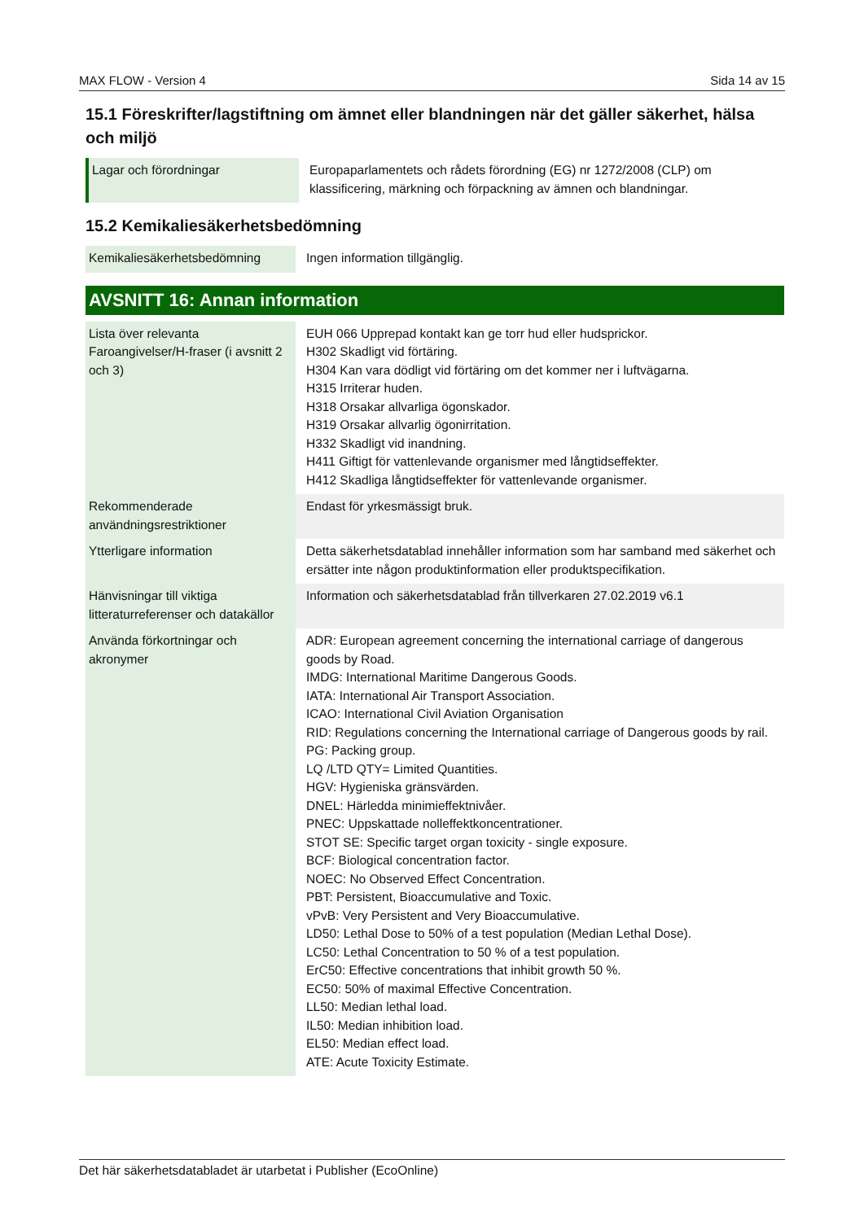MAX FLOW - Version 4 Sida 14 av 15
15.1 Föreskrifter/lagstiftning om ämnet eller blandningen när det gäller säkerhet, hälsa och miljö
| Lagar och förordningar | Europaparlamentets och rådets förordning (EG) nr 1272/2008 (CLP) om klassificering, märkning och förpackning av ämnen och blandningar. |
15.2 Kemikaliesäkerhetsbedömning
| Kemikaliesäkerhetsbedömning | Ingen information tillgänglig. |
AVSNITT 16: Annan information
| Lista över relevanta Faroangivelser/H-fraser (i avsnitt 2 och 3) | EUH 066 Upprepad kontakt kan ge torr hud eller hudsprickor. H302 Skadligt vid förtäring. H304 Kan vara dödligt vid förtäring om det kommer ner i luftvägarna. H315 Irriterar huden. H318 Orsakar allvarliga ögonskador. H319 Orsakar allvarlig ögonirritation. H332 Skadligt vid inandning. H411 Giftigt för vattenlevande organismer med långtidseffekter. H412 Skadliga långtidseffekter för vattenlevande organismer. |
| Rekommenderade användningsrestriktioner | Endast för yrkesmässigt bruk. |
| Ytterligare information | Detta säkerhetsdatablad innehåller information som har samband med säkerhet och ersätter inte någon produktinformation eller produktspecifikation. |
| Hänvisningar till viktiga litteraturreferenser och datakällor | Information och säkerhetsdatablad från tillverkaren 27.02.2019 v6.1 |
| Använda förkortningar och akronymer | ADR: European agreement concerning the international carriage of dangerous goods by Road. IMDG: International Maritime Dangerous Goods. IATA: International Air Transport Association. ICAO: International Civil Aviation Organisation RID: Regulations concerning the International carriage of Dangerous goods by rail. PG: Packing group. LQ /LTD QTY= Limited Quantities. HGV: Hygieniska gränsvärden. DNEL: Härledda minimieffektnivåer. PNEC: Uppskattade nolleffektkoncentrationer. STOT SE: Specific target organ toxicity - single exposure. BCF: Biological concentration factor. NOEC: No Observed Effect Concentration. PBT: Persistent, Bioaccumulative and Toxic. vPvB: Very Persistent and Very Bioaccumulative. LD50: Lethal Dose to 50% of a test population (Median Lethal Dose). LC50: Lethal Concentration to 50 % of a test population. ErC50: Effective concentrations that inhibit growth 50 %. EC50: 50% of maximal Effective Concentration. LL50: Median lethal load. IL50: Median inhibition load. EL50: Median effect load. ATE: Acute Toxicity Estimate. |
Det här säkerhetsdatabladet är utarbetat i Publisher (EcoOnline)